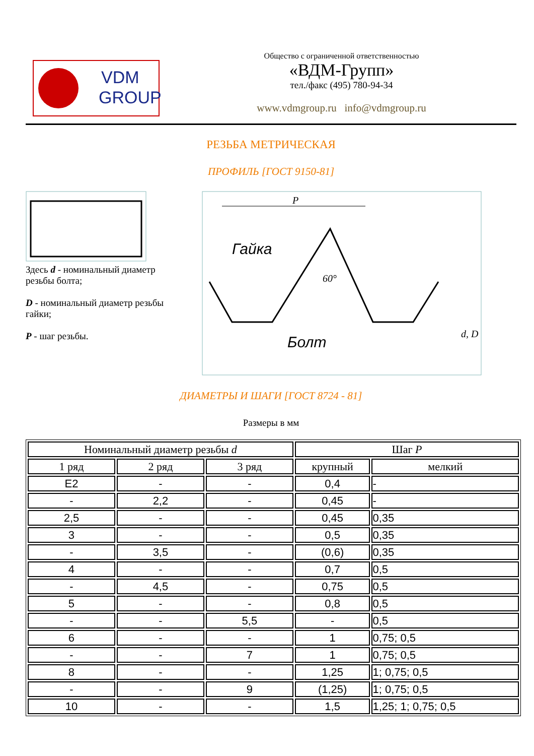VDM
GROUP
Общество с ограниченной ответственностью
«ВДМ-Групп»
тел./факс (495) 780-94-34
www.vdmgroup.ru info@vdmgroup.ru
РЕЗЬБА МЕТРИЧЕСКАЯ
ПРОФИЛЬ [ГОСТ 9150-81]
Здесь d - номинальный диаметр резьбы болта;
D - номинальный диаметр резьбы гайки;
P - шаг резьбы.
P
Гайка
60°
Болт
d, D
ДИАМЕТРЫ И ШАГИ [ГОСТ 8724 - 81]
Размеры в мм
| Номинальный диаметр резьбы d | | | Шаг P | |
| --- | --- | --- | --- | --- |
| 1 ряд | 2 ряд | 3 ряд | крупный | мелкий |
| E2 | - | - | 0,4 | - |
| - | 2,2 | - | 0,45 | - |
| 2,5 | - | - | 0,45 | 0,35 |
| 3 | - | - | 0,5 | 0,35 |
| - | 3,5 | - | (0,6) | 0,35 |
| 4 | - | - | 0,7 | 0,5 |
| - | 4,5 | - | 0,75 | 0,5 |
| 5 | - | - | 0,8 | 0,5 |
| - | - | 5,5 | - | 0,5 |
| 6 | - | - | 1 | 0,75; 0,5 |
| - | - | 7 | 1 | 0,75; 0,5 |
| 8 | - | - | 1,25 | 1; 0,75; 0,5 |
| - | - | 9 | (1,25) | 1; 0,75; 0,5 |
| 10 | - | - | 1,5 | 1,25; 1; 0,75; 0,5 |